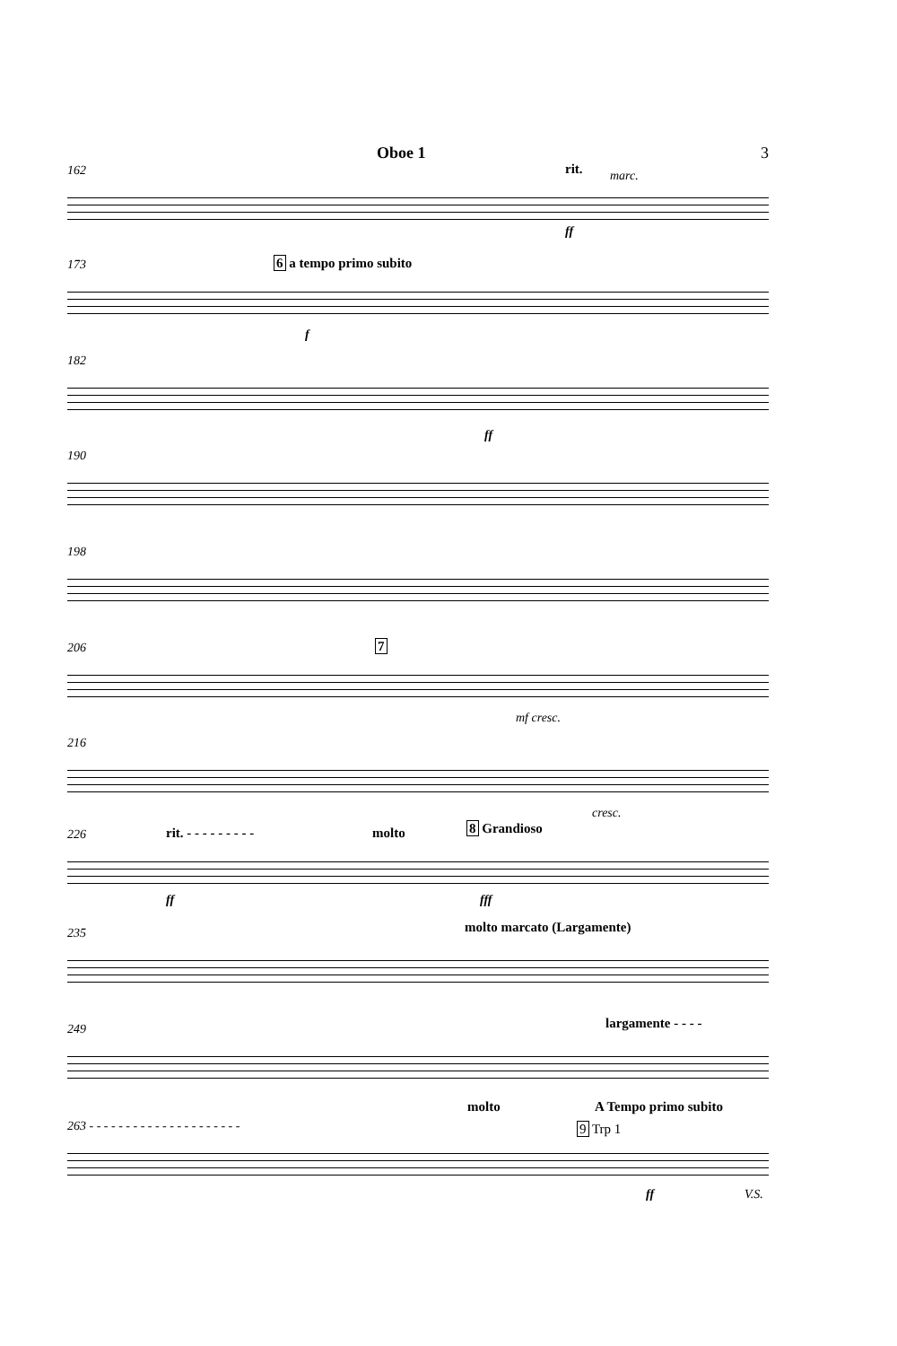Oboe 1 3
162 rit. marc.
ff
173 6 a tempo primo subito
f
182
ff
190
198
206 7
mf cresc.
216
cresc.
226 rit. - - - - - - - - - molto 8 Grandioso
ff fff
235 molto marcato (Largamente)
249 largamente - - - -
263 - - - - - - - - - - - - - - - - - - - - -
molto A Tempo primo subito
9 Trp 1
ff V.S.